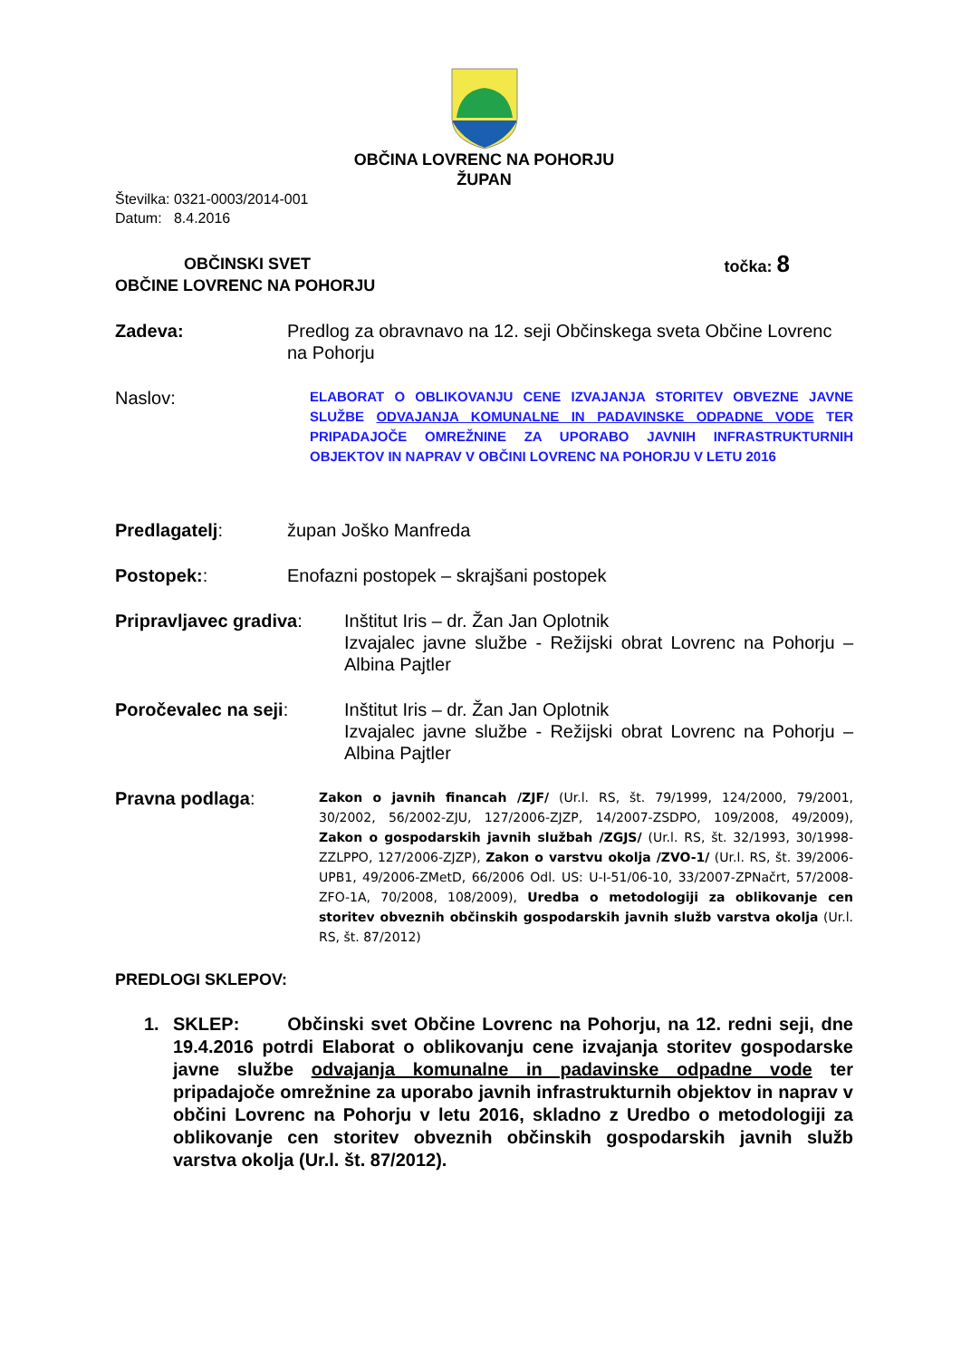OBČINA LOVRENC NA POHORJU
ŽUPAN
Številka: 0321-0003/2014-001
Datum: 8.4.2016
OBČINSKI SVET
OBČINE LOVRENC NA POHORJU
točka: 8
Zadeva: Predlog za obravnavo na 12. seji Občinskega sveta Občine Lovrenc na Pohorju
Naslov:
ELABORAT O OBLIKOVANJU CENE IZVAJANJA STORITEV OBVEZNE JAVNE SLUŽBE ODVAJANJA KOMUNALNE IN PADAVINSKE ODPADNE VODE TER PRIPADAJOČE OMREŽNINE ZA UPORABO JAVNIH INFRASTRUKTURNIH OBJEKTOV IN NAPRAV V OBČINI LOVRENC NA POHORJU V LETU 2016
Predlagatelj: župan Joško Manfreda
Postopek:: Enofazni postopek – skrajšani postopek
Pripravljavec gradiva:
Inštitut Iris – dr. Žan Jan Oplotnik
Izvajalec javne službe - Režijski obrat Lovrenc na Pohorju – Albina Pajtler
Poročevalec na seji: Inštitut Iris – dr. Žan Jan Oplotnik
Izvajalec javne službe - Režijski obrat Lovrenc na Pohorju – Albina Pajtler
Pravna podlaga:
Zakon o javnih financah /ZJF/ (Ur.l. RS, št. 79/1999, 124/2000, 79/2001, 30/2002, 56/2002-ZJU, 127/2006-ZJZP, 14/2007-ZSDPO, 109/2008, 49/2009), Zakon o gospodarskih javnih službah /ZGJS/ (Ur.l. RS, št. 32/1993, 30/1998-ZZLPPO, 127/2006-ZJZP), Zakon o varstvu okolja /ZVO-1/ (Ur.l. RS, št. 39/2006-UPB1, 49/2006-ZMetD, 66/2006 Odl. US: U-I-51/06-10, 33/2007-ZPNačrt, 57/2008-ZFO-1A, 70/2008, 108/2009), Uredba o metodologiji za oblikovanje cen storitev obveznih občinskih gospodarskih javnih služb varstva okolja (Ur.l. RS, št. 87/2012)
PREDLOGI SKLEPOV:
1. SKLEP: Občinski svet Občine Lovrenc na Pohorju, na 12. redni seji, dne 19.4.2016 potrdi Elaborat o oblikovanju cene izvajanja storitev gospodarske javne službe odvajanja komunalne in padavinske odpadne vode ter pripadajoče omrežnine za uporabo javnih infrastrukturnih objektov in naprav v občini Lovrenc na Pohorju v letu 2016, skladno z Uredbo o metodologiji za oblikovanje cen storitev obveznih občinskih gospodarskih javnih služb varstva okolja (Ur.l. št. 87/2012).